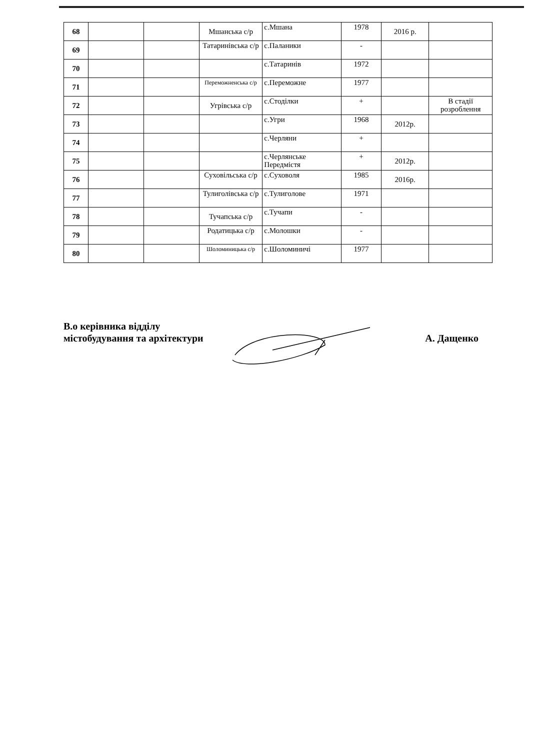| 68 | | | Мшанська с/р | с.Мшана | 1978 | 2016 р. | |
| 69 | | | Татаринівська с/р | с.Паланики | - | | |
| 70 | | | | с.Татаринів | 1972 | | |
| 71 | | | Переможненська с/р | с.Переможне | 1977 | | |
| 72 | | | Угрівська с/р | с.Стоділки | + | | В стадії розроблення |
| 73 | | | | с.Угри | 1968 | 2012р. | |
| 74 | | | | с.Черляни | + | | |
| 75 | | | | с.Черлянське Передмістя | + | 2012р. | |
| 76 | | | Суховільська с/р | с.Суховоля | 1985 | 2016р. | |
| 77 | | | Тулиголівська с/р | с.Тулиголове | 1971 | | |
| 78 | | | Тучапська с/р | с.Тучапи | - | | |
| 79 | | | Родатицька с/р | с.Молошки | - | | |
| 80 | | | Шоломиницька с/р | с.Шоломиничі | 1977 | | |
В.о керівника відділу
містобудування та архітектури
А. Дащенко